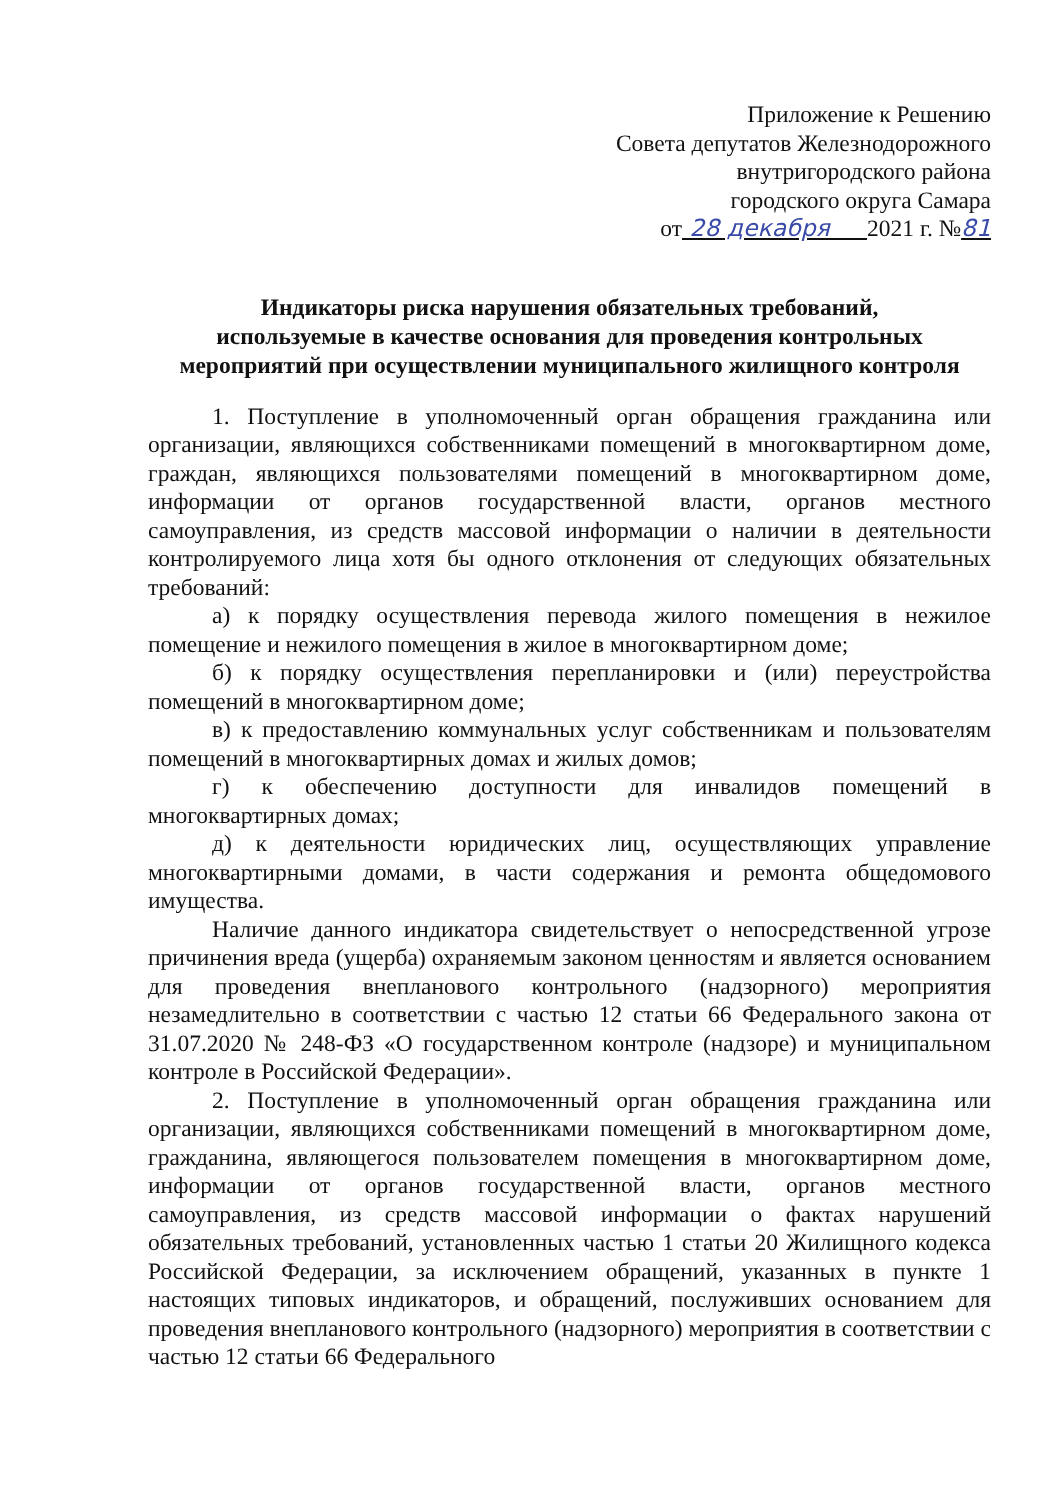Приложение к Решению
Совета депутатов Железнодорожного
внутригородского района
городского округа Самара
от 28 декабря 2021 г. №81
Индикаторы риска нарушения обязательных требований,
используемые в качестве основания для проведения контрольных
мероприятий при осуществлении муниципального жилищного контроля
1. Поступление в уполномоченный орган обращения гражданина или организации, являющихся собственниками помещений в многоквартирном доме, граждан, являющихся пользователями помещений в многоквартирном доме, информации от органов государственной власти, органов местного самоуправления, из средств массовой информации о наличии в деятельности контролируемого лица хотя бы одного отклонения от следующих обязательных требований:
а) к порядку осуществления перевода жилого помещения в нежилое помещение и нежилого помещения в жилое в многоквартирном доме;
б) к порядку осуществления перепланировки и (или) переустройства помещений в многоквартирном доме;
в) к предоставлению коммунальных услуг собственникам и пользователям помещений в многоквартирных домах и жилых домов;
г) к обеспечению доступности для инвалидов помещений в многоквартирных домах;
д) к деятельности юридических лиц, осуществляющих управление многоквартирными домами, в части содержания и ремонта общедомового имущества.
Наличие данного индикатора свидетельствует о непосредственной угрозе причинения вреда (ущерба) охраняемым законом ценностям и является основанием для проведения внепланового контрольного (надзорного) мероприятия незамедлительно в соответствии с частью 12 статьи 66 Федерального закона от 31.07.2020 № 248-ФЗ «О государственном контроле (надзоре) и муниципальном контроле в Российской Федерации».
2. Поступление в уполномоченный орган обращения гражданина или организации, являющихся собственниками помещений в многоквартирном доме, гражданина, являющегося пользователем помещения в многоквартирном доме, информации от органов государственной власти, органов местного самоуправления, из средств массовой информации о фактах нарушений обязательных требований, установленных частью 1 статьи 20 Жилищного кодекса Российской Федерации, за исключением обращений, указанных в пункте 1 настоящих типовых индикаторов, и обращений, послуживших основанием для проведения внепланового контрольного (надзорного) мероприятия в соответствии с частью 12 статьи 66 Федерального